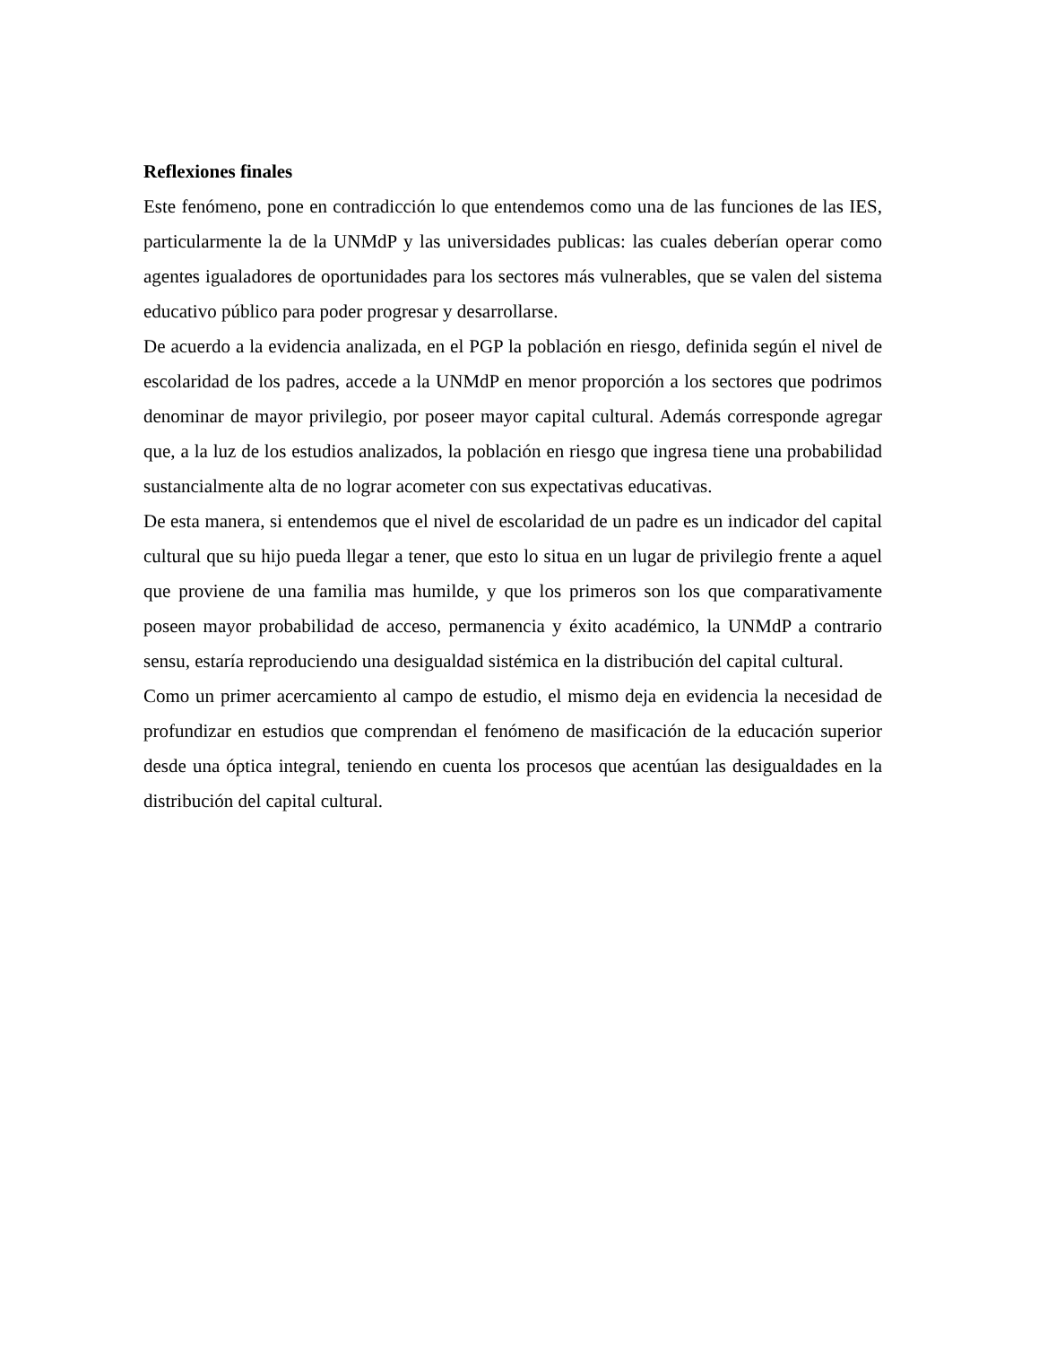Reflexiones finales
Este fenómeno, pone en contradicción lo que entendemos como una de las funciones de las IES, particularmente la de la UNMdP y las universidades publicas: las cuales deberían operar como agentes igualadores de oportunidades para los sectores más vulnerables, que se valen del sistema educativo público para poder progresar y desarrollarse.
De acuerdo a la evidencia analizada, en el PGP la población en riesgo, definida según el nivel de escolaridad de los padres, accede a la UNMdP en menor proporción a los sectores que podrimos denominar de mayor privilegio, por poseer mayor capital cultural. Además corresponde agregar que, a la luz de los estudios analizados, la población en riesgo que ingresa tiene una probabilidad sustancialmente alta de no lograr acometer con sus expectativas educativas.
De esta manera, si entendemos que el nivel de escolaridad de un padre es un indicador del capital cultural que su hijo pueda llegar a tener, que esto lo situa en un lugar de privilegio frente a aquel que proviene de una familia mas humilde, y que los primeros son los que comparativamente poseen mayor probabilidad de acceso, permanencia y éxito académico, la UNMdP a contrario sensu, estaría reproduciendo una desigualdad sistémica en la distribución del capital cultural.
Como un primer acercamiento al campo de estudio, el mismo deja en evidencia la necesidad de profundizar en estudios que comprendan el fenómeno de masificación de la educación superior desde una óptica integral, teniendo en cuenta los procesos que acentúan las desigualdades en la distribución del capital cultural.